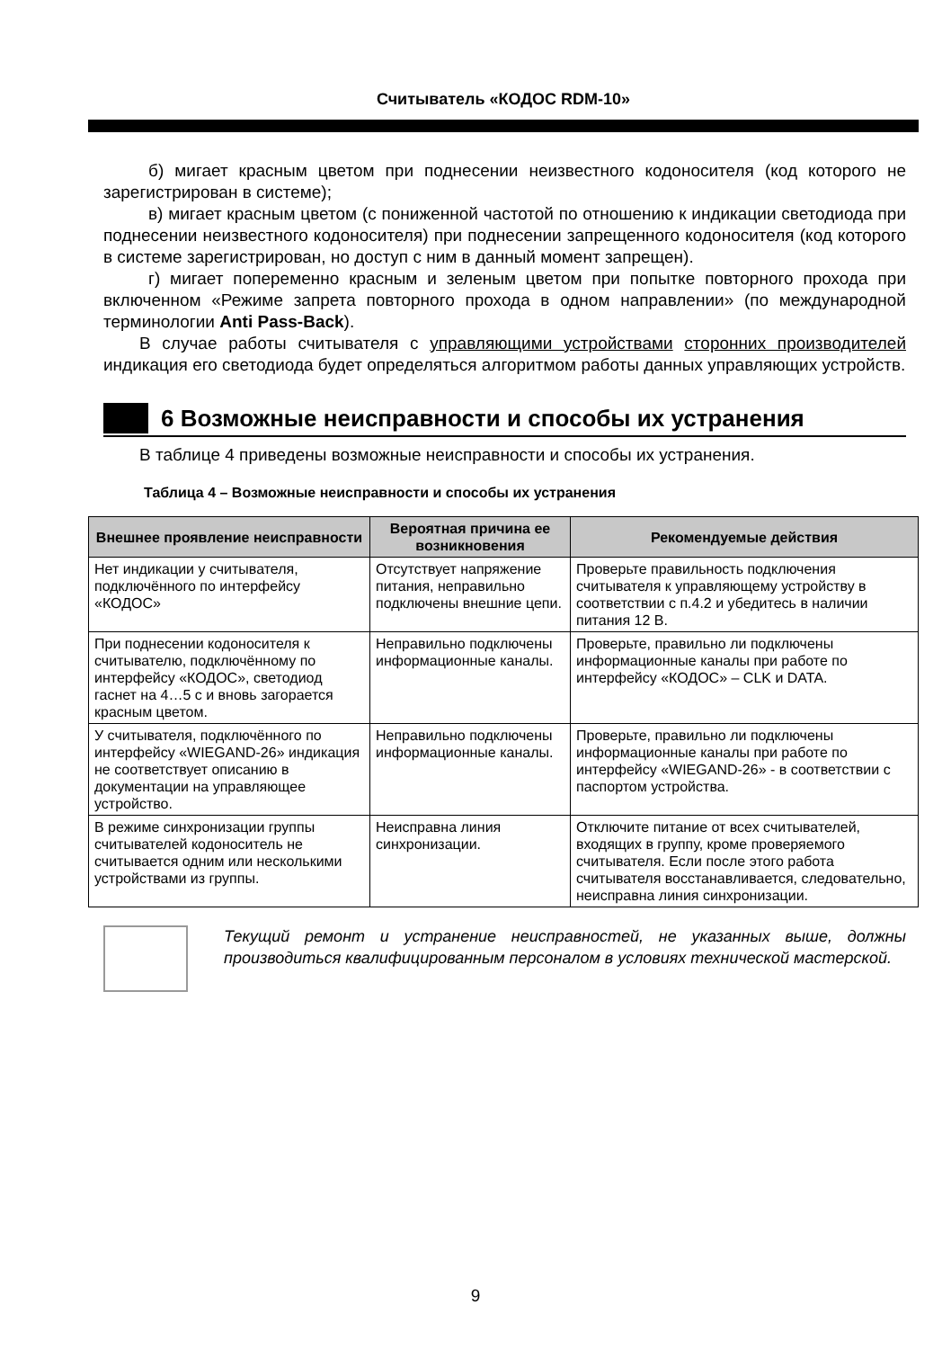Считыватель «КОДОС RDM-10»
б) мигает красным цветом при поднесении неизвестного кодоносителя (код которого не зарегистрирован в системе);
в) мигает красным цветом (с пониженной частотой по отношению к индикации светодиода при поднесении неизвестного кодоносителя) при поднесении запрещенного кодоносителя (код которого в системе зарегистрирован, но доступ с ним в данный момент запрещен).
г) мигает попеременно красным и зеленым цветом при попытке повторного прохода при включенном «Режиме запрета повторного прохода в одном направлении» (по международной терминологии Anti Pass-Back).
В случае работы считывателя с управляющими устройствами сторонних производителей индикация его светодиода будет определяться алгоритмом работы данных управляющих устройств.
6 Возможные неисправности и способы их устранения
В таблице 4 приведены возможные неисправности и способы их устранения.
Таблица 4 – Возможные неисправности и способы их устранения
| Внешнее проявление неисправности | Вероятная причина ее возникновения | Рекомендуемые действия |
| --- | --- | --- |
| Нет индикации у считывателя, подключённого по интерфейсу «КОДОС» | Отсутствует напряжение питания, неправильно подключены внешние цепи. | Проверьте правильность подключения считывателя к управляющему устройству в соответствии с п.4.2 и убедитесь в наличии питания 12 В. |
| При поднесении кодоносителя к считывателю, подключённому по интерфейсу «КОДОС», светодиод гаснет на 4…5 с и вновь загорается красным цветом. | Неправильно подключены информационные каналы. | Проверьте, правильно ли подключены информационные каналы при работе по интерфейсу «КОДОС» – CLK и DATA. |
| У считывателя, подключённого по интерфейсу «WIEGAND-26» индикация не соответствует описанию в документации на управляющее устройство. | Неправильно подключены информационные каналы. | Проверьте, правильно ли подключены информационные каналы при работе по интерфейсу «WIEGAND-26» - в соответствии с паспортом устройства. |
| В режиме синхронизации группы считывателей кодоноситель не считывается одним или несколькими устройствами из группы. | Неисправна линия синхронизации. | Отключите питание от всех считывателей, входящих в группу, кроме проверяемого считывателя. Если после этого работа считывателя восстанавливается, следовательно, неисправна линия синхронизации. |
Текущий ремонт и устранение неисправностей, не указанных выше, должны производиться квалифицированным персоналом в условиях технической мастерской.
9